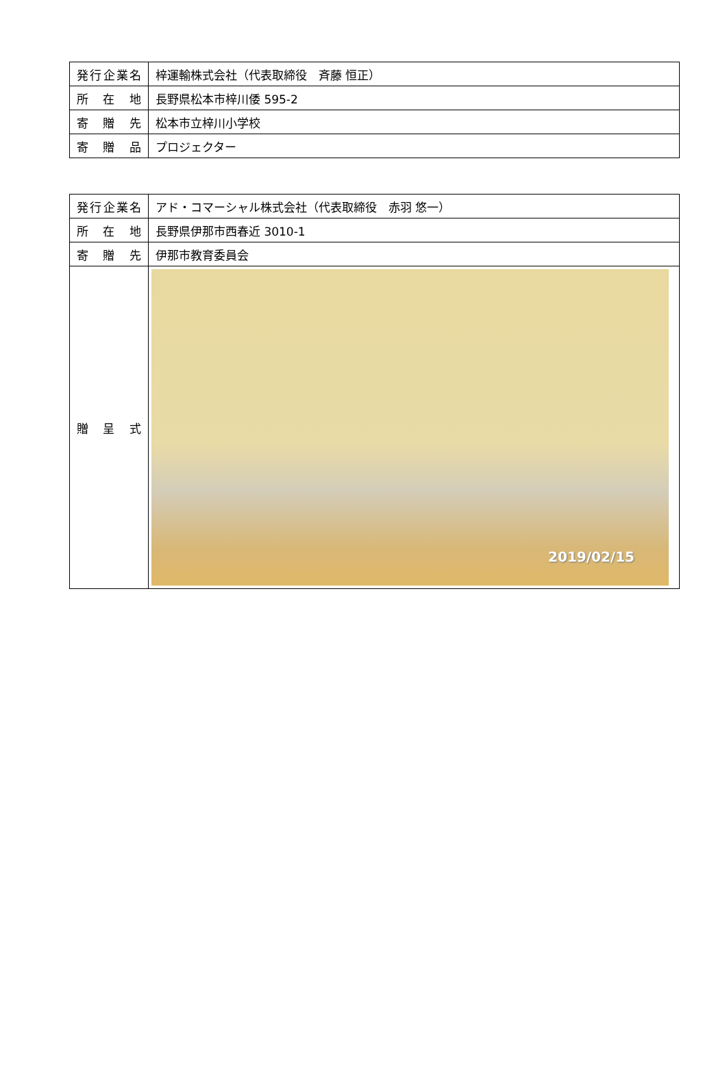| 発行企業名 | 梓運輸株式会社（代表取締役 斉藤 恒正） |
| 所 在 地 | 長野県松本市梓川倭 595-2 |
| 寄 贈 先 | 松本市立梓川小学校 |
| 寄 贈 品 | プロジェクター |
| 発行企業名 | アド・コマーシャル株式会社（代表取締役 赤羽 悠一） |
| 所 在 地 | 長野県伊那市西春近 3010-1 |
| 寄 贈 先 | 伊那市教育委員会 |
| 贈 呈 式 | 2019/02/15 |